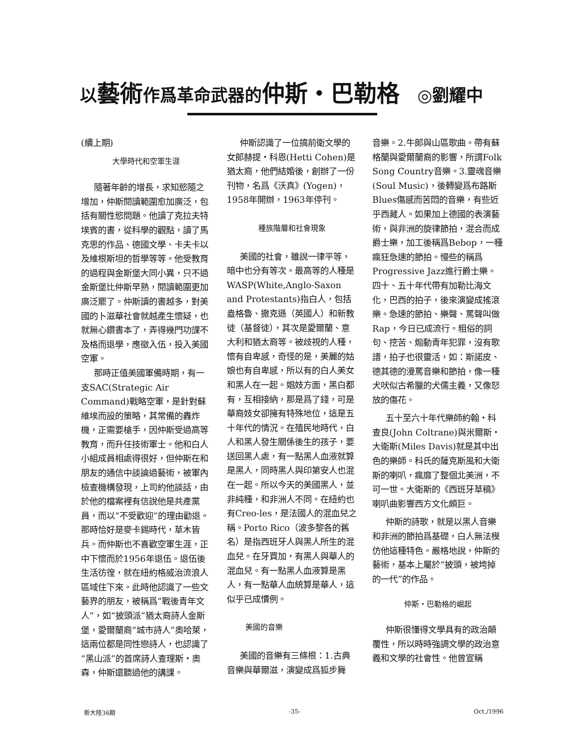以藝術作爲革命武器的仲斯・巴勒格 ◎劉耀中
(續上期)
大學時代和空軍生涯
隨著年齡的增長，求知慾隨之增加，仲斯閱讀範圍愈加廣泛，包括有關性慾問題。他讀了克拉夫特埃賓的書，從科學的觀點，讀了馬克思的作品、德國文學、卡夫卡以及維根斯坦的哲學等等。他受教育的過程與金斯堡大同小異，只不過金斯堡比仲斯早熟，閱讀範圍更加廣泛罷了。仲斯讀的書越多，對美國的卜滋華社會就越產生懷疑，也就無心鑽書本了，弄得幾門功課不及格而退學，應徵入伍，投入美國空軍。
那時正值美國軍備時期，有一支SAC(Strategic Air Command)戰略空軍，是針對蘇維埃而設的策略，其常備的轟炸機，正需要槍手，因仲斯受過高等教育，而升任技術軍士。他和白人小組成員相處得很好，但仲斯在和朋友的通信中談論過藝術，被軍內檢查機構發現，上司約他談話，由於他的檔案裡有信說他是共產黨員，而以“不受歡迎”的理由勸退。那時恰好是麥卡錫時代，草木皆兵。而仲斯也不喜歡空軍生涯，正中下懷而於1956年退伍。退伍後生活彷徨，就在紐約格威治流浪人區域住下來。此時他認識了一些文藝界的朋友，被稱爲“戰後青年文人”，如“披頭派”猶太裔詩人金斯堡，愛爾蘭裔“城市詩人”奧哈萊，這兩位都是同性戀詩人，也認識了“黑山派”的首席詩人查理斯・奧森，仲斯還聽過他的講課。
仲斯認識了一位搞前衛文學的女郎赫提・科恩(Hetti Cohen)是猶太裔，他們結婚後，創辦了一份刊物，名爲《沃真》(Yogen)，1958年開辦，1963年停刊。
種族階層和社會現象
美國的社會，雖說一律平等，暗中也分有等次。最高等的人種是WASP(White,Anglo-Saxon and Protestants)指白人，包括盎格魯、撒克遜（英國人）和新教徒（基督徒），其次是愛爾蘭、意大利和猶太裔等。被歧視的人種，懷有自卑感，奇怪的是，美麗的姑娘也有自卑感，所以有的白人美女和黑人在一起。娼妓方面，黑白都有，互相接納，那是爲了錢，可是華裔妓女卻擁有特殊地位，這是五十年代的情況。在殖民地時代，白人和黑人發生關係後生的孩子，要送回黑人處，有一點黑人血液就算是黑人，同時黑人與印第安人也混在一起。所以今天的美國黑人，並非純種，和非洲人不同。在紐約也有Creo-les，是法國人的混血兒之稱。Porto Rico（波多黎各的舊名）是指西班牙人與黑人所生的混血兒。在牙買加，有黑人與華人的混血兒。有一點黑人血液算是黑人，有一點華人血統算是華人，這似乎已成慣例。
美國的音樂
美國的音樂有三條根：1.古典音樂與華爾滋，演變成爲狐步舞
音樂。2.牛郎與山區歌曲。帶有蘇格蘭與愛爾蘭裔的影響，所謂Folk Song Country音樂。3.靈魂音樂(Soul Music)，後轉變爲布路斯Blues傷感而苦悶的音樂，有些近乎西藏人。如果加上德國的表演藝術，與非洲的旋律節拍，混合而成爵士樂，加工後稱爲Bebop，一種瘋狂急速的節拍。慢些的稱爲Progressive Jazz進行爵士樂。四十、五十年代帶有加勒比海文化，巴西的拍子，後來演變成搖滾樂。急速的節拍、樂聲、罵聲叫做Rap，今日已成流行。粗俗的詞句、挖苦、煽動青年犯罪，沒有歌譜，拍子也很靈活，如：斯諾皮、德其德的漫罵音樂和節拍，像一種犬吠似古希臘的犬儒主義，又像怒放的傷花。
五十至六十年代樂師約翰・科查良(John Coltrane)與米爾斯・大衛斯(Miles Davis)就是其中出色的樂師。科氏的薩克斯風和大衛斯的喇叭，瘋靡了整個北美洲，不可一世。大衛斯的《西班牙草稿》喇叭曲影響西方文化頗巨。
仲斯的詩歌，就是以黑人音樂和非洲的節拍爲基礎，白人無法模仿他這種特色。嚴格地說，仲斯的藝術，基本上屬於“披頭，被垮掉的一代”的作品。
仲斯・巴勒格的崛起
仲斯很懂得文學具有的政治顛覆性，所以時時強調文學的政治意義和文學的社會性。他曾宣稱
新大陸36期 -35- Oct./1996